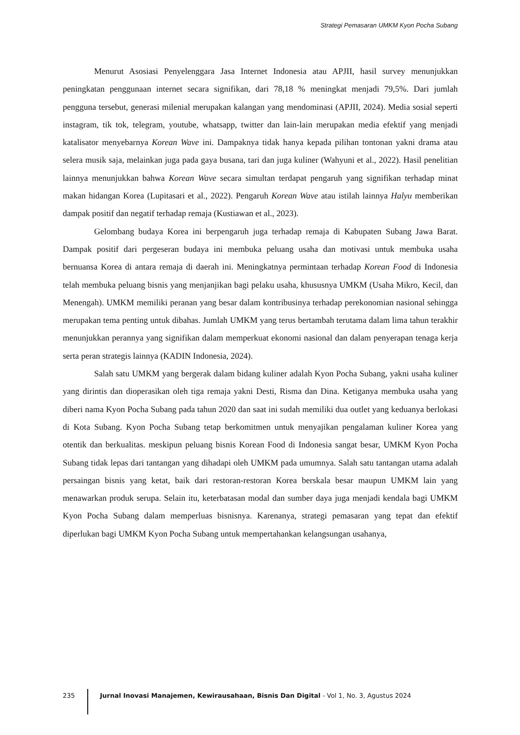Strategi Pemasaran UMKM Kyon Pocha Subang
Menurut Asosiasi Penyelenggara Jasa Internet Indonesia atau APJII, hasil survey menunjukkan peningkatan penggunaan internet secara signifikan, dari 78,18 % meningkat menjadi 79,5%. Dari jumlah pengguna tersebut, generasi milenial merupakan kalangan yang mendominasi (APJII, 2024). Media sosial seperti instagram, tik tok, telegram, youtube, whatsapp, twitter dan lain-lain merupakan media efektif yang menjadi katalisator menyebarnya Korean Wave ini. Dampaknya tidak hanya kepada pilihan tontonan yakni drama atau selera musik saja, melainkan juga pada gaya busana, tari dan juga kuliner (Wahyuni et al., 2022). Hasil penelitian lainnya menunjukkan bahwa Korean Wave secara simultan terdapat pengaruh yang signifikan terhadap minat makan hidangan Korea (Lupitasari et al., 2022). Pengaruh Korean Wave atau istilah lainnya Halyu memberikan dampak positif dan negatif terhadap remaja (Kustiawan et al., 2023).
Gelombang budaya Korea ini berpengaruh juga terhadap remaja di Kabupaten Subang Jawa Barat. Dampak positif dari pergeseran budaya ini membuka peluang usaha dan motivasi untuk membuka usaha bernuansa Korea di antara remaja di daerah ini. Meningkatnya permintaan terhadap Korean Food di Indonesia telah membuka peluang bisnis yang menjanjikan bagi pelaku usaha, khususnya UMKM (Usaha Mikro, Kecil, dan Menengah). UMKM memiliki peranan yang besar dalam kontribusinya terhadap perekonomian nasional sehingga merupakan tema penting untuk dibahas. Jumlah UMKM yang terus bertambah terutama dalam lima tahun terakhir menunjukkan perannya yang signifikan dalam memperkuat ekonomi nasional dan dalam penyerapan tenaga kerja serta peran strategis lainnya (KADIN Indonesia, 2024).
Salah satu UMKM yang bergerak dalam bidang kuliner adalah Kyon Pocha Subang, yakni usaha kuliner yang dirintis dan dioperasikan oleh tiga remaja yakni Desti, Risma dan Dina. Ketiganya membuka usaha yang diberi nama Kyon Pocha Subang pada tahun 2020 dan saat ini sudah memiliki dua outlet yang keduanya berlokasi di Kota Subang. Kyon Pocha Subang tetap berkomitmen untuk menyajikan pengalaman kuliner Korea yang otentik dan berkualitas. meskipun peluang bisnis Korean Food di Indonesia sangat besar, UMKM Kyon Pocha Subang tidak lepas dari tantangan yang dihadapi oleh UMKM pada umumnya. Salah satu tantangan utama adalah persaingan bisnis yang ketat, baik dari restoran-restoran Korea berskala besar maupun UMKM lain yang menawarkan produk serupa. Selain itu, keterbatasan modal dan sumber daya juga menjadi kendala bagi UMKM Kyon Pocha Subang dalam memperluas bisnisnya. Karenanya, strategi pemasaran yang tepat dan efektif diperlukan bagi UMKM Kyon Pocha Subang untuk mempertahankan kelangsungan usahanya,
235 Jurnal Inovasi Manajemen, Kewirausahaan, Bisnis Dan Digital - Vol 1, No. 3, Agustus 2024